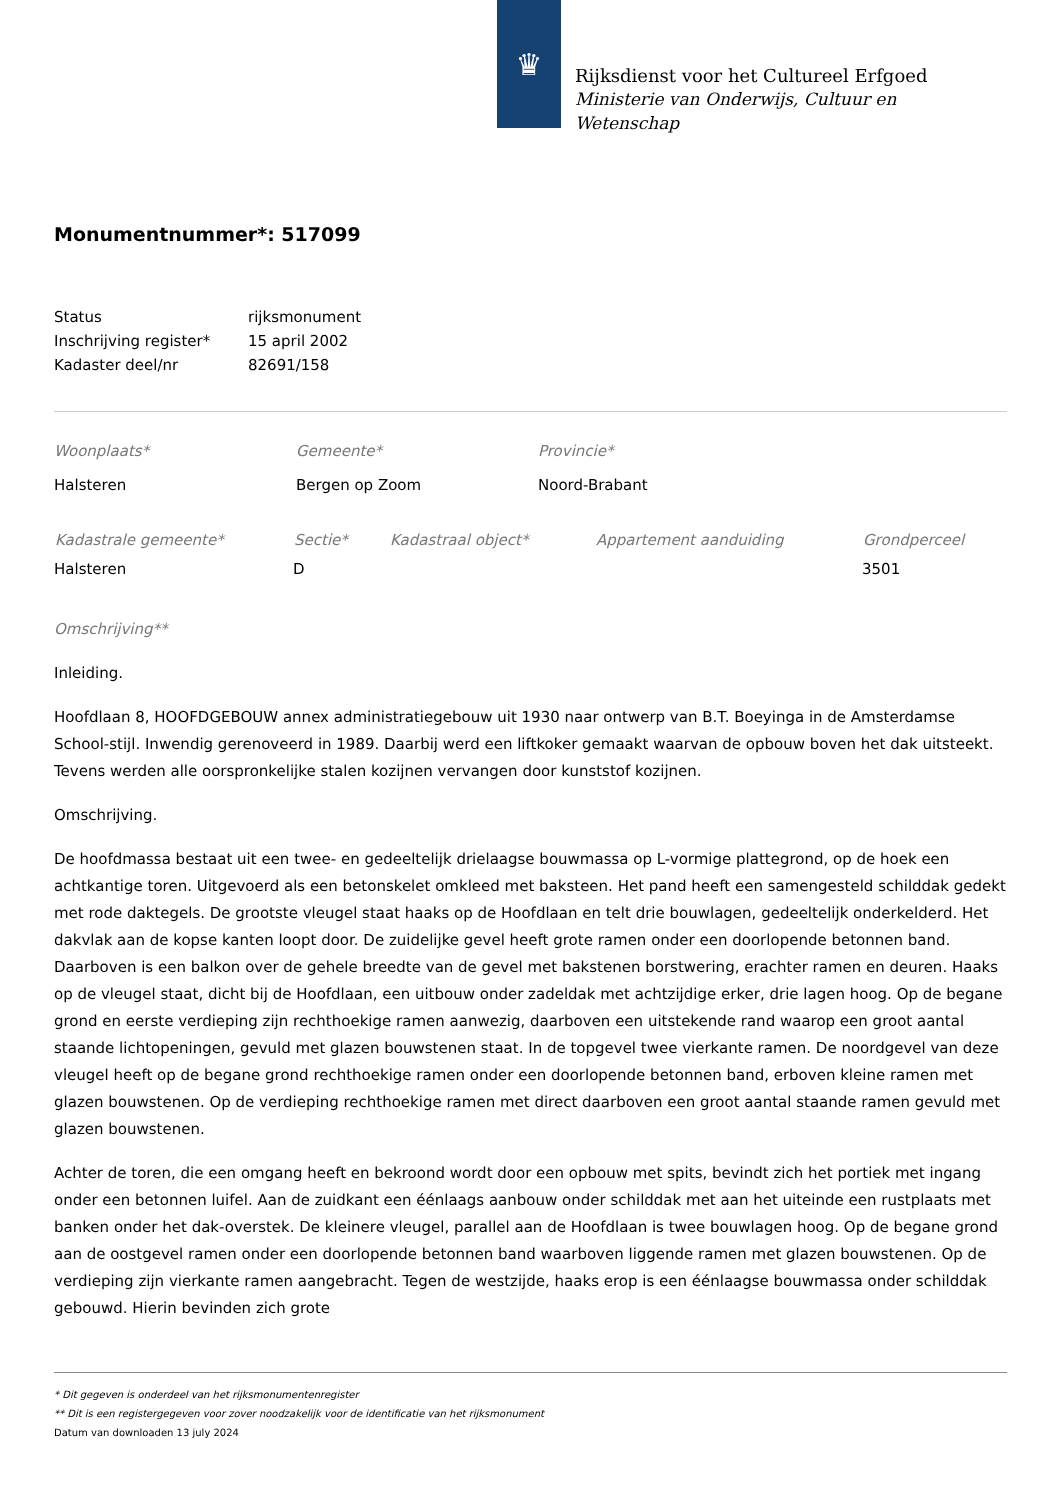♛
Rijksdienst voor het Cultureel Erfgoed
Ministerie van Onderwijs, Cultuur en
Wetenschap
Monumentnummer*: 517099
| Status | rijksmonument |
| Inschrijving register* | 15 april 2002 |
| Kadaster deel/nr | 82691/158 |
| Woonplaats* | Gemeente* | Provincie* |
| Halsteren | Bergen op Zoom | Noord-Brabant |
| Kadastrale gemeente* | Sectie* | Kadastraal object* | Appartement aanduiding | Grondperceel |
| --- | --- | --- | --- | --- |
| Halsteren | D | | | 3501 |
Omschrijving**
Inleiding.
Hoofdlaan 8, HOOFDGEBOUW annex administratiegebouw uit 1930 naar ontwerp van B.T. Boeyinga in de Amsterdamse School-stijl. Inwendig gerenoveerd in 1989. Daarbij werd een liftkoker gemaakt waarvan de opbouw boven het dak uitsteekt. Tevens werden alle oorspronkelijke stalen kozijnen vervangen door kunststof kozijnen.
Omschrijving.
De hoofdmassa bestaat uit een twee- en gedeeltelijk drielaagse bouwmassa op L-vormige plattegrond, op de hoek een achtkantige toren. Uitgevoerd als een betonskelet omkleed met baksteen. Het pand heeft een samengesteld schilddak gedekt met rode daktegels. De grootste vleugel staat haaks op de Hoofdlaan en telt drie bouwlagen, gedeeltelijk onderkelderd. Het dakvlak aan de kopse kanten loopt door. De zuidelijke gevel heeft grote ramen onder een doorlopende betonnen band. Daarboven is een balkon over de gehele breedte van de gevel met bakstenen borstwering, erachter ramen en deuren. Haaks op de vleugel staat, dicht bij de Hoofdlaan, een uitbouw onder zadeldak met achtzijdige erker, drie lagen hoog. Op de begane grond en eerste verdieping zijn rechthoekige ramen aanwezig, daarboven een uitstekende rand waarop een groot aantal staande lichtopeningen, gevuld met glazen bouwstenen staat. In de topgevel twee vierkante ramen. De noordgevel van deze vleugel heeft op de begane grond rechthoekige ramen onder een doorlopende betonnen band, erboven kleine ramen met glazen bouwstenen. Op de verdieping rechthoekige ramen met direct daarboven een groot aantal staande ramen gevuld met glazen bouwstenen.
Achter de toren, die een omgang heeft en bekroond wordt door een opbouw met spits, bevindt zich het portiek met ingang onder een betonnen luifel. Aan de zuidkant een éénlaags aanbouw onder schilddak met aan het uiteinde een rustplaats met banken onder het dak-overstek. De kleinere vleugel, parallel aan de Hoofdlaan is twee bouwlagen hoog. Op de begane grond aan de oostgevel ramen onder een doorlopende betonnen band waarboven liggende ramen met glazen bouwstenen. Op de verdieping zijn vierkante ramen aangebracht. Tegen de westzijde, haaks erop is een éénlaagse bouwmassa onder schilddak gebouwd. Hierin bevinden zich grote
* Dit gegeven is onderdeel van het rijksmonumentenregister
** Dit is een registergegeven voor zover noodzakelijk voor de identificatie van het rijksmonument
Datum van downloaden 13 july 2024